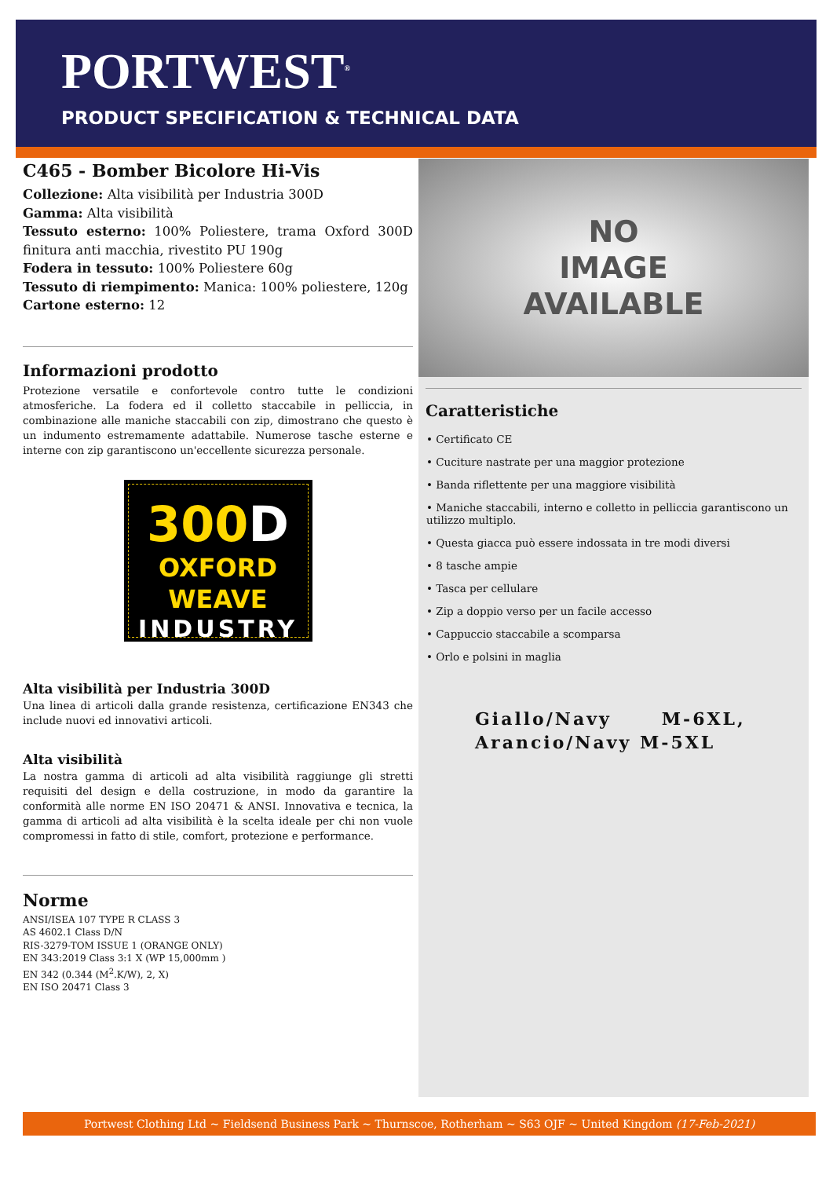PORTWEST<sup>®</sup>
PRODUCT SPECIFICATION & TECHNICAL DATA
C465 - Bomber Bicolore Hi-Vis
Collezione: Alta visibilità per Industria 300D
Gamma: Alta visibilità
Tessuto esterno: 100% Poliestere, trama Oxford 300D finitura anti macchia, rivestito PU 190g
Fodera in tessuto: 100% Poliestere 60g
Tessuto di riempimento: Manica: 100% poliestere, 120g
Cartone esterno: 12
Informazioni prodotto
Protezione versatile e confortevole contro tutte le condizioni atmosferiche. La fodera ed il colletto staccabile in pelliccia, in combinazione alle maniche staccabili con zip, dimostrano che questo è un indumento estremamente adattabile. Numerose tasche esterne e interne con zip garantiscono un'eccellente sicurezza personale.
300D
OXFORD WEAVE
INDUSTRY
Alta visibilità per Industria 300D
Una linea di articoli dalla grande resistenza, certificazione EN343 che include nuovi ed innovativi articoli.
Alta visibilità
La nostra gamma di articoli ad alta visibilità raggiunge gli stretti requisiti del design e della costruzione, in modo da garantire la conformità alle norme EN ISO 20471 & ANSI. Innovativa e tecnica, la gamma di articoli ad alta visibilità è la scelta ideale per chi non vuole compromessi in fatto di stile, comfort, protezione e performance.
Norme
ANSI/ISEA 107 TYPE R CLASS 3
AS 4602.1 Class D/N
RIS-3279-TOM ISSUE 1 (ORANGE ONLY)
EN 343:2019 Class 3:1 X (WP 15,000mm )
EN 342 (0.344 (M<sup>2</sup>.K/W), 2, X)
EN ISO 20471 Class 3
NO
IMAGE
AVAILABLE
Caratteristiche
• Certificato CE
• Cuciture nastrate per una maggior protezione
• Banda riflettente per una maggiore visibilità
• Maniche staccabili, interno e colletto in pelliccia garantiscono un utilizzo multiplo.
• Questa giacca può essere indossata in tre modi diversi
• 8 tasche ampie
• Tasca per cellulare
• Zip a doppio verso per un facile accesso
• Cappuccio staccabile a scomparsa
• Orlo e polsini in maglia
Giallo/Navy M-6XL,
Arancio/Navy M-5XL
Portwest Clothing Ltd ~ Fieldsend Business Park ~ Thurnscoe, Rotherham ~ S63 OJF ~ United Kingdom (17-Feb-2021)